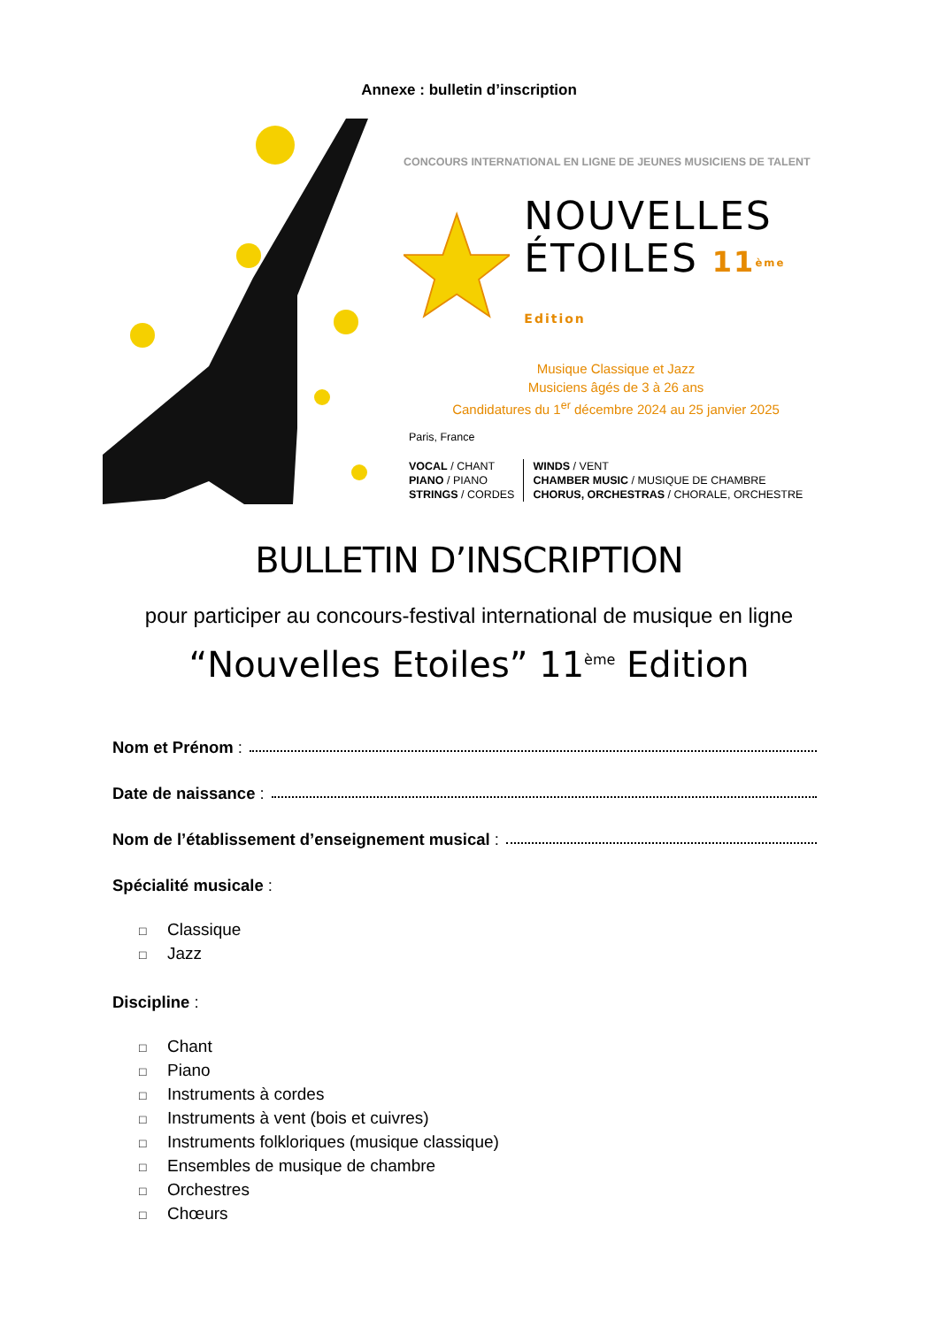Annexe : bulletin d’inscription
CONCOURS INTERNATIONAL EN LIGNE DE JEUNES MUSICIENS DE TALENT
NOUVELLES
ÉTOILES 11 <sup>ème</sup> Edition
Musique Classique et Jazz
Musiciens âgés de 3 à 26 ans
Candidatures du 1<sup>er</sup> décembre 2024 au 25 janvier 2025
Paris, France
VOCAL / CHANT
PIANO / PIANO
STRINGS / CORDES
WINDS / VENT
CHAMBER MUSIC / MUSIQUE DE CHAMBRE
CHORUS, ORCHESTRAS / CHORALE, ORCHESTRE
BULLETIN D’INSCRIPTION
pour participer au concours-festival international de musique en ligne
“Nouvelles Etoiles” 11<sup>ème</sup> Edition
Nom et Prénom :
Date de naissance :
Nom de l’établissement d’enseignement musical :
Spécialité musicale :
□ Classique
□ Jazz
Discipline :
□ Chant
□ Piano
□ Instruments à cordes
□ Instruments à vent (bois et cuivres)
□ Instruments folkloriques (musique classique)
□ Ensembles de musique de chambre
□ Orchestres
□ Chœurs